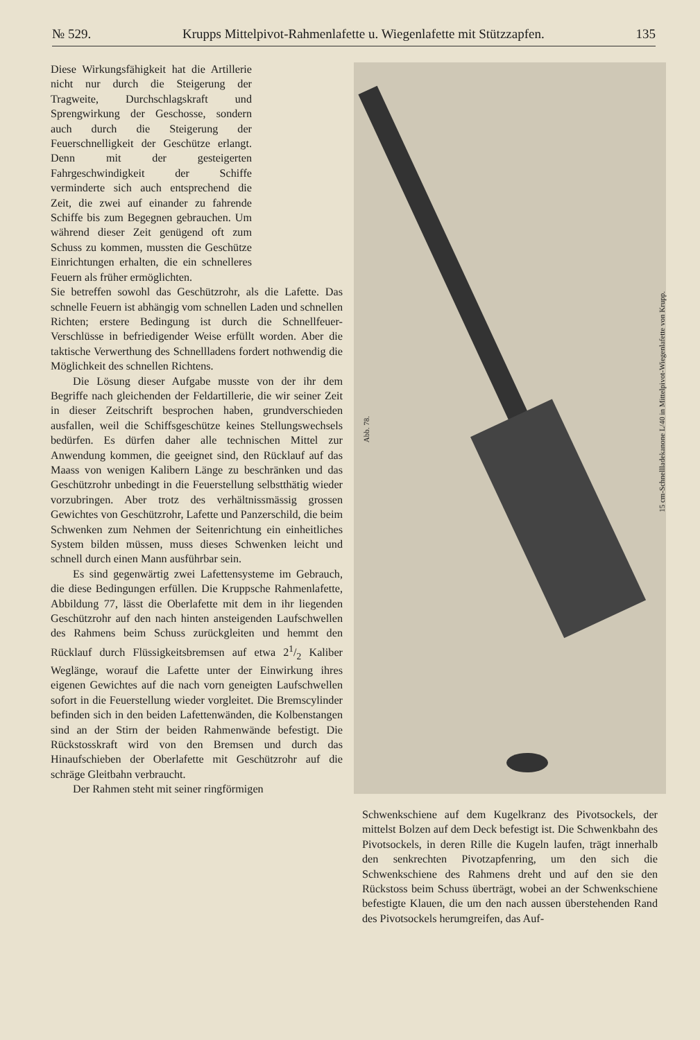№ 529. Krupps Mittelpivot-Rahmenlafette u. Wiegenlafette mit Stützzapfen. 135
Diese Wirkungsfähigkeit hat die Artillerie nicht nur durch die Steigerung der Tragweite, Durchschlagskraft und Sprengwirkung der Geschosse, sondern auch durch die Steigerung der Feuerschnelligkeit der Geschütze erlangt. Denn mit der gesteigerten Fahrgeschwindigkeit der Schiffe verminderte sich auch entsprechend die Zeit, die zwei auf einander zu fahrende Schiffe bis zum Begegnen gebrauchen. Um während dieser Zeit genügend oft zum Schuss zu kommen, mussten die Geschütze Einrichtungen erhalten, die ein schnelleres Feuern als früher ermöglichten.
Sie betreffen sowohl das Geschützrohr, als die Lafette. Das schnelle Feuern ist abhängig vom schnellen Laden und schnellen Richten; erstere Bedingung ist durch die Schnellfeuer-Verschlüsse in befriedigender Weise erfüllt worden. Aber die taktische Verwerthung des Schnellladens fordert nothwendig die Möglichkeit des schnellen Richtens.
Die Lösung dieser Aufgabe musste von der ihr dem Begriffe nach gleichenden der Feldartillerie, die wir seiner Zeit in dieser Zeitschrift besprochen haben, grundverschieden ausfallen, weil die Schiffsgeschütze keines Stellungswechsels bedürfen. Es dürfen daher alle technischen Mittel zur Anwendung kommen, die geeignet sind, den Rücklauf auf das Maass von wenigen Kalibern Länge zu beschränken und das Geschützrohr unbedingt in die Feuerstellung selbstthätig wieder vorzubringen. Aber trotz des verhältnissmässig grossen Gewichtes von Geschützrohr, Lafette und Panzerschild, die beim Schwenken zum Nehmen der Seitenrichtung ein einheitliches System bilden müssen, muss dieses Schwenken leicht und schnell durch einen Mann ausführbar sein.
Es sind gegenwärtig zwei Lafettensysteme im Gebrauch, die diese Bedingungen erfüllen. Die Kruppsche Rahmenlafette, Abbildung 77, lässt die Oberlafette mit dem in ihr liegenden Geschützrohr auf den nach hinten ansteigenden Laufschwellen des Rahmens beim Schuss zurückgleiten und hemmt den Rücklauf durch Flüssigkeitsbremsen auf etwa 21/2 Kaliber Weglänge, worauf die Lafette unter der Einwirkung ihres eigenen Gewichtes auf die nach vorn geneigten Laufschwellen sofort in die Feuerstellung wieder vorgleitet. Die Bremscylinder befinden sich in den beiden Lafettenwänden, die Kolbenstangen sind an der Stirn der beiden Rahmenwände befestigt. Die Rückstosskraft wird von den Bremsen und durch das Hinaufschieben der Oberlafette mit Geschützrohr auf die schräge Gleitbahn verbraucht.
Der Rahmen steht mit seiner ringförmigen
Abb. 78.
15 cm-Schnellladekanone L/40 in Mittelpivot-Wiegenlafette von Krupp.
Schwenkschiene auf dem Kugelkranz des Pivotsockels, der mittelst Bolzen auf dem Deck befestigt ist. Die Schwenkbahn des Pivotsockels, in deren Rille die Kugeln laufen, trägt innerhalb den senkrechten Pivotzapfenring, um den sich die Schwenkschiene des Rahmens dreht und auf den sie den Rückstoss beim Schuss überträgt, wobei an der Schwenkschiene befestigte Klauen, die um den nach aussen überstehenden Rand des Pivotsockels herumgreifen, das Auf-